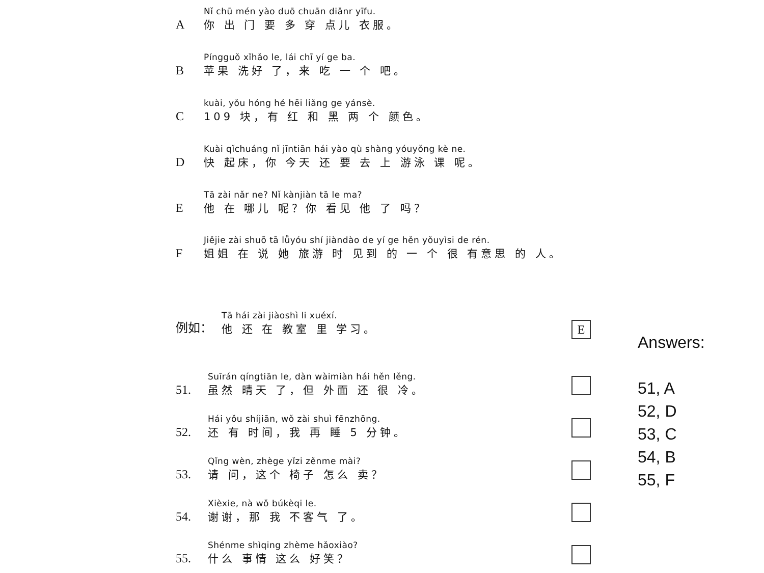A
Nǐ chū mén yào duō chuān diǎnr yīfu.
你 出 门 要 多 穿 点儿 衣服。
B
Píngguǒ xǐhǎo le, lái chī yí ge ba.
苹果 洗好 了，来 吃 一 个 吧。
C
kuài, yǒu hóng hé hēi liǎng ge yánsè.
109 块，有 红 和 黑 两 个 颜色。
D
Kuài qǐchuáng nǐ jīntiān hái yào qù shàng yóuyǒng kè ne.
快 起床，你 今天 还 要 去 上 游泳 课 呢。
E
Tā zài nǎr ne? Nǐ kànjiàn tā le ma?
他 在 哪儿 呢？你 看见 他 了 吗？
F
Jiějie zài shuō tā lǚyóu shí jiàndào de yí ge hěn yǒuyìsi de rén.
姐姐 在 说 她 旅游 时 见到 的 一 个 很 有意思 的 人。
例如：
Tā hái zài jiàoshì li xuéxí.
他 还 在 教室 里 学习。
E
51.
Suīrán qíngtiān le, dàn wàimiàn hái hěn lěng.
虽然 晴天 了，但 外面 还 很 冷。
52.
Hái yǒu shíjiān, wǒ zài shuì fēnzhōng.
还 有 时间，我 再 睡 5 分钟。
53.
Qǐng wèn, zhège yǐzi zěnme mài?
请 问，这个 椅子 怎么 卖？
54.
Xièxie, nà wǒ búkèqi le.
谢谢，那 我 不客气 了。
55.
Shénme shìqing zhème hǎoxiào?
什么 事情 这么 好笑？
Answers:
51, A
52, D
53, C
54, B
55, F